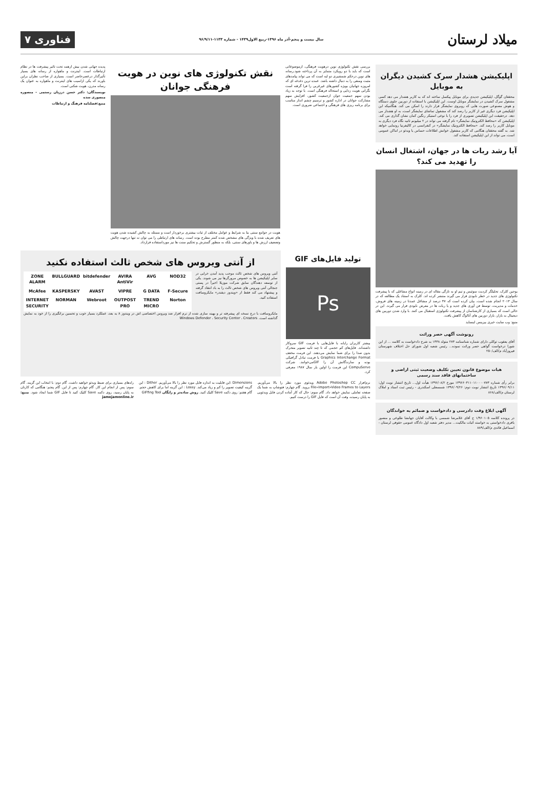میلاد لرستان
سال بیست و پنجم-آذر ماه ۱۳۹۶-ربیع الاول۱۴۳۹ - شماره ۱۱۳۳-۹۶/۹/۱۱
فناوری ۷
اپلیکیشن هشدار سرک کشیدن دیگران به موبایل
محققان گوگل، اپلیکیشن جدیدی برای موبایل پیکسل ساخته اند که به کاربر هشدار می دهد کسی مشغول سرک کشیدن در نمایشگر موبایل اوست. این اپلیکیشن با استفاده از دوربین جلوی دستگاه و هوش مصنوعی صورت هایی که روبروی نمایشگر قرار دارند را اسکن می کند. هنگامیکه این اپلیکیشن فرد دیگری غیر از کاربر را رصد کند که مشغول تماشای نمایشگر است، به او هشدار می دهد. درحقیقت این اپلیکیشن تصویری از فرد را با نوعی استیکر رنگین کمان نشان گذاری می کند. اپلیکیشن که «محافظ الکترونیک نمایشگر» نام گرفته می تواند در ۲ میلیونم ثانیه نگاه فرد دیگری به موبایل کاربر را رصد کند. «محافظ الکترونیک نمایشگر» در کنفرانسی در کالیفرنیا رونمایی خواهد شد. به گفته محققان هنگامی که کاربر مشغول خوانش اطلاعات حساس یا ویدئو در اماکن عمومی است، می تواند از این اپلیکیشن استفاده کند.
آیا رشد ربات ها در جهان، اشتغال انسان را تهدید می کند؟
یوجین کلرک، تحلیلگر کردیت سوئیس و تیم او به تازگی مقاله ای در زمینه انواع مشاغلی که با پیشرفت تکنولوژی های جدید در خطر نابودی قرار می گیرند منتشر کرده اند. کلرک به استناد یک مطالعه که در سال ۲۰۱۳ انجام شده است، بیان کرده است که ۴۷ درصد از مشاغل عمدتا در زمینه های فروش، خدمات و مدیریت، توسط فن آوری های جدید و یا ربات ها در معرض نابودی قرار می گیرند. این در حالی است که بسیاری از کارشناسان از پیشرفت تکنولوژی استقبال می کنند. با وارد شدن دوربین های دیجیتال به بازار، بازار دوربین های آنالوگ کاهش یافت.
منبع: وب سایت خبری بیزینس اینساید
رونوشت آگهی حصر وراثت
آقای یعقوب توکلی دارای شماره شناسنامه ۲۷۳ متولد ۱۳۳۸ به شرح دادخواست به کلاسه ... از این شورا درخواست گواهی حصر وراثت نموده... رئیس شعبه اول شورای حل اختلاف شهرستان فیروزآباد م/الف/۲۵۰
هیات موضوع قانون تعیین تکلیف وضعیت ثبتی اراضی و ساختمانهای فاقد سند رسمی
برابر رأی شماره ۱۳۹۶۶۰۳۱۱۰۱۱۰۰۰۰۷۷۳ مورخ ۱۳۹۶/۰۸/۲ هیأت اول... تاریخ انتشار نوبت اول: ۱۳۹۶/۰۹/۱۱ تاریخ انتشار نوبت دوم: ۱۳۹۶/۰۹/۲۶ شمسعلی اسکندری - رئیس ثبت اسناد و املاک لرستان م/الف/۸۶۸
آگهی ابلاغ وقت دادرسی و دادخواست و ضمائم به خواندگان
در پرونده کلاسه ۱/۹۶۰۱۰۵ ح آقای غلامرضا شمسی با وکالت آقایان جهانشا طلوعی و منصور باقری دادخواستی به خواسته اثبات مالکیت... مدیر دفتر شعبه اول دادگاه عمومی حقوقی لرستان - اسماعیل قائدی م/الف/۸۸۹
بررسی نقش تکنولوژی نوین درهویت فرهنگی، ازموضوعاتی است که باید با دو رویکرد متمایز به آن پرداخته شود.رسانه های نوین درحکم شمشیری دو لبه است که می تواند پیامدهای مثبت ومنفی را به دنبال داشته باشد. عمده ترین دغدغه ای که امروزه جهانیان بویژه کشورهای غیرغربی را فرا گرفته است نگرانی هویت زدایی و استحاله فرهنگی است. با توجه به زیاد بودن سهم جمعیت جوان ازجمعیت کشور، افزایش سهم مشارکت جوانان در اداره کشور و ترسیم چشم انداز مناسب برای برنامه ریزی های فرهنگی و اجتماعی ضروری است.
نقش تکنولوژی های نوین در هویت فرهنگی جوانان
هویت در جوامع سنتی بنا به شرایط و عوامل مختلف از ثبات بیشتری برخوردار است و مسئله به چالش کشیده شدن هویت های تعریف شده با ویژگی های مشخص شده کمتر مطرح بوده است. رسانه های ارتباطی را می توان نه تنها درجهت چالش وتضعیف ارزش ها و باورهای سنتی، بلکه به منظور گسترش و تحکیم سنت ها نیز مورداستفاده قرارداد.
پدیده جهانی شدن بیش ازهمه تحت تاثیر پیشرفت ها در نظام ارتباطات است. اینترنت و ماهواره از رسانه های بسیار تأثیرگذار درعصرحاضر است. بسیاری از صاحب نظران براین باورند که یکی ازاسیب های اینترنت و ماهواره به عنوان یک رسانه مدرن، هویت شکنی است.
نویسندگان: دکتر حسن درزیان رستمی – منصوره منصوری سده
منبع:فصلنامه فرهنگ و ارتباطات
تولید فایل‌های GIF
Ps
بیشتر کاربران رایانه با فایل‌هایی با فرمت GIF سروکار داشته‌اند. فایل‌های کم حجمی که تا چند ثانیه تصویر متحرک بدون صدا را برای شما نمایش می‌دهند. این فرمت مخفف Graphics Interchange Format یا فرمت تبادل گرافیکی بوده و سازندگانش آن را GIFمی‌خوانند. شرکت CompuServe این فرمت را اولین بار سال ۱۹۸۷ معرفی کرد.
از آنتی ویروس های شخص ثالث استفاده نکنید
آنتی ویروس های شخص ثالث موجب پدید آمدن خرابی در سایر اپلیکیشن ها به خصوص مرورگرها نیز می شوند. یکی از توسعه دهندگان سابق شرکت موزیلا اخیراً در پستی جنجالی آنتی ویروس های شخص ثالث را به باد انتقاد گرفته و پیشنهاد می کند فقط از «ویندوز دیفندر» مایکروسافت استفاده کنید.
ZONE ALARM BULLGUARD bitdefender AVIRA AntiVir AVG NOD32 McAfee KASPERSKY AVAST VIPRE G DATA F-Secure INTERNET SECURITY NORMAN Webroot OUTPOST PRO TREND MICRO Norton
مایکروسافت با درج نسخه ای پیشرفته تر و بهینه سازی شده از نرم افزار ضد ویروس اختصاصی اش در ویندوز ۸ به بعد، عملکرد بسیار خوب و تحسین برانگیزی را از خود به نمایش گذاشته است. Windows Defender ، Security Center ، Creators
نرم‌افزار Adobe Photoshop CC ویدئوی مورد نظر را بالا می‌آوریم. File»Import»Video Frames to Layers بروید. گام چهارم: فتوشاپ به شما یک صفحه تعاملی نمایش خواهد داد. گام سوم: حال که کار آماده کردن فایل ویدئویی به پایان رسیده، وقت آن است که فایل GIF را درست کنیم.
Dimensions :این قابلیت به اندازه فایل مورد نظر را بالا می‌آوریم. Dither : این گزینه کیفیت تصویر را کم و زیاد می‌کند. Lossy : این گزینه اما برای کاهش حجم. گام هفتم: روی دکمه Save کلیک کنید. روش ساده‌تر و رایگان GIFfing Tool
راه‌های بسیاری برای ضبط ویدئو خواهید داشت. گام دوم: با انتخاب این گزینه. گام سوم: پس از انجام این کار. گام چهارم: پس از این. گام پنجم: هنگامی که کارتان به پایان رسید، روی دکمه Save کلیک کنید تا فایل GIF شما ایجاد شود. منبع: jamejamonline.ir